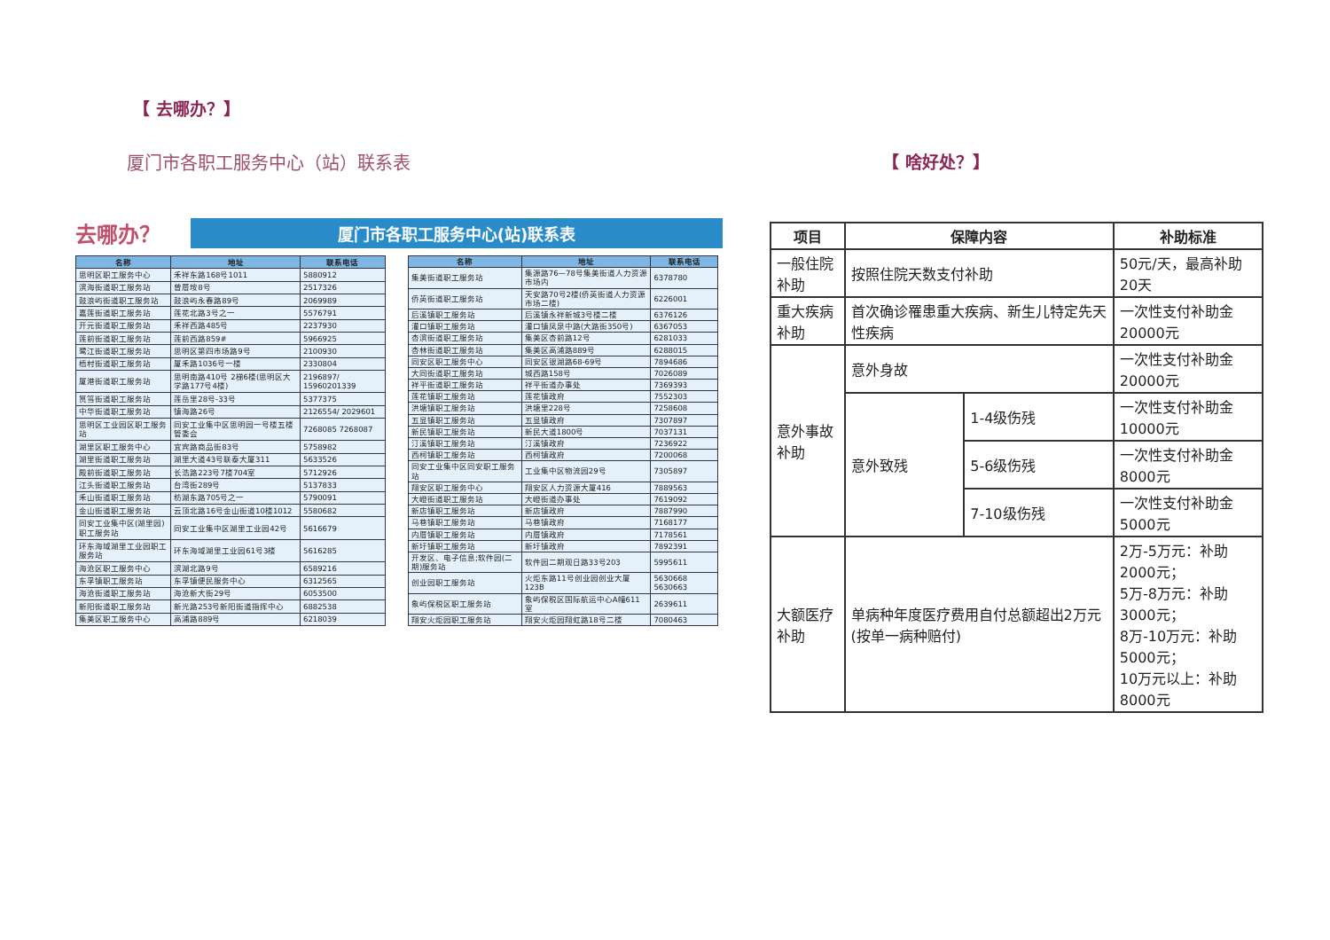【 去哪办？】
厦门市各职工服务中心（站）联系表 【 啥好处？】
去哪办？ 厦门市各职工服务中心(站)联系表
| 名称 | 地址 | 联系电话 |
| --- | --- | --- |
| 思明区职工服务中心 | 禾祥东路168号1011 | 5880912 |
| 滨海街道职工服务站 | 曾厝垵8号 | 2517326 |
| 鼓浪屿街道职工服务站 | 鼓浪屿永春路89号 | 2069989 |
| 嘉莲街道职工服务站 | 莲花北路3号之一 | 5576791 |
| 开元街道职工服务站 | 禾祥西路485号 | 2237930 |
| 莲前街道职工服务站 | 莲前西路859# | 5966925 |
| 鹭江街道职工服务站 | 思明区第四市场路9号 | 2100930 |
| 梧村街道职工服务站 | 厦禾路1036号一楼 | 2330804 |
| 厦港街道职工服务站 | 思明南路410号 2梯6楼(思明区大学路177号4楼) | 2196897/ 15960201339 |
| 筼筜街道职工服务站 | 莲岳里28号-33号 | 5377375 |
| 中华街道职工服务站 | 镇海路26号 | 2126554/ 2029601 |
| 思明区工业园区职工服务站 | 同安工业集中区思明园一号楼五楼管委会 | 7268085 7268087 |
| 湖里区职工服务中心 | 宜宾路商品街83号 | 5758982 |
| 湖里街道职工服务站 | 湖里大道43号联泰大厦311 | 5633526 |
| 殿前街道职工服务站 | 长浩路223号7楼704室 | 5712926 |
| 江头街道职工服务站 | 台湾街289号 | 5137833 |
| 禾山街道职工服务站 | 枋湖东路705号之一 | 5790091 |
| 金山街道职工服务站 | 云顶北路16号金山街道10楼1012 | 5580682 |
| 同安工业集中区(湖里园)职工服务站 | 同安工业集中区湖里工业园42号 | 5616679 |
| 环东海域湖里工业园职工服务站 | 环东海域湖里工业园61号3楼 | 5616285 |
| 海沧区职工服务中心 | 滨湖北路9号 | 6589216 |
| 东孚镇职工服务站 | 东孚镇便民服务中心 | 6312565 |
| 海沧街道职工服务站 | 海沧新大街29号 | 6053500 |
| 新阳街道职工服务站 | 新光路253号新阳街道指挥中心 | 6882538 |
| 集美区职工服务中心 | 高浦路889号 | 6218039 |
| 名称 | 地址 | 联系电话 |
| --- | --- | --- |
| 集美街道职工服务站 | 集源路76—78号集美街道人力资源市场内 | 6378780 |
| 侨英街道职工服务站 | 天安路70号2楼(侨英街道人力资源市场二楼) | 6226001 |
| 后溪镇职工服务站 | 后溪镇永祥新城3号楼二楼 | 6376126 |
| 灌口镇职工服务站 | 灌口镇凤泉中路(大路街350号) | 6367053 |
| 杏滨街道职工服务站 | 集美区杏前路12号 | 6281033 |
| 杏林街道职工服务站 | 集美区高浦路889号 | 6288015 |
| 同安区职工服务中心 | 同安区银湖路68-69号 | 7894686 |
| 大同街道职工服务站 | 城西路158号 | 7026089 |
| 祥平街道职工服务站 | 祥平街道办事处 | 7369393 |
| 莲花镇职工服务站 | 莲花镇政府 | 7552303 |
| 洪塘镇职工服务站 | 洪塘里228号 | 7258608 |
| 五显镇职工服务站 | 五显镇政府 | 7307897 |
| 新民镇职工服务站 | 新民大道1800号 | 7037131 |
| 汀溪镇职工服务站 | 汀溪镇政府 | 7236922 |
| 西柯镇职工服务站 | 西柯镇政府 | 7200068 |
| 同安工业集中区同安职工服务站 | 工业集中区物流园29号 | 7305897 |
| 翔安区职工服务中心 | 翔安区人力资源大厦416 | 7889563 |
| 大嶝街道职工服务站 | 大嶝街道办事处 | 7619092 |
| 新店镇职工服务站 | 新店镇政府 | 7887990 |
| 马巷镇职工服务站 | 马巷镇政府 | 7168177 |
| 内厝镇职工服务站 | 内厝镇政府 | 7178561 |
| 新圩镇职工服务站 | 新圩镇政府 | 7892391 |
| 开发区、电子信息;软件园(二期)服务站 | 软件园二期观日路33号203 | 5995611 |
| 创业园职工服务站 | 火炬东路11号创业园创业大厦123B | 5630668 5630663 |
| 象屿保税区职工服务站 | 象屿保税区国际航运中心A幢611室 | 2639611 |
| 翔安火炬园职工服务站 | 翔安火炬园翔虹路18号二楼 | 7080463 |
| 项目 | 保障内容 | | 补助标准 |
| --- | --- | --- | --- |
| 一般住院补助 | 按照住院天数支付补助 | | 50元/天，最高补助20天 |
| 重大疾病补助 | 首次确诊罹患重大疾病、新生儿特定先天性疾病 | | 一次性支付补助金20000元 |
| 意外事故补助 | 意外身故 | | 一次性支付补助金20000元 |
| | 意外致残 | 1-4级伤残 | 一次性支付补助金10000元 |
| | | 5-6级伤残 | 一次性支付补助金8000元 |
| | | 7-10级伤残 | 一次性支付补助金5000元 |
| 大额医疗补助 | 单病种年度医疗费用自付总额超出2万元(按单一病种赔付) | | 2万-5万元：补助2000元； 5万-8万元：补助3000元； 8万-10万元：补助5000元； 10万元以上：补助8000元 |